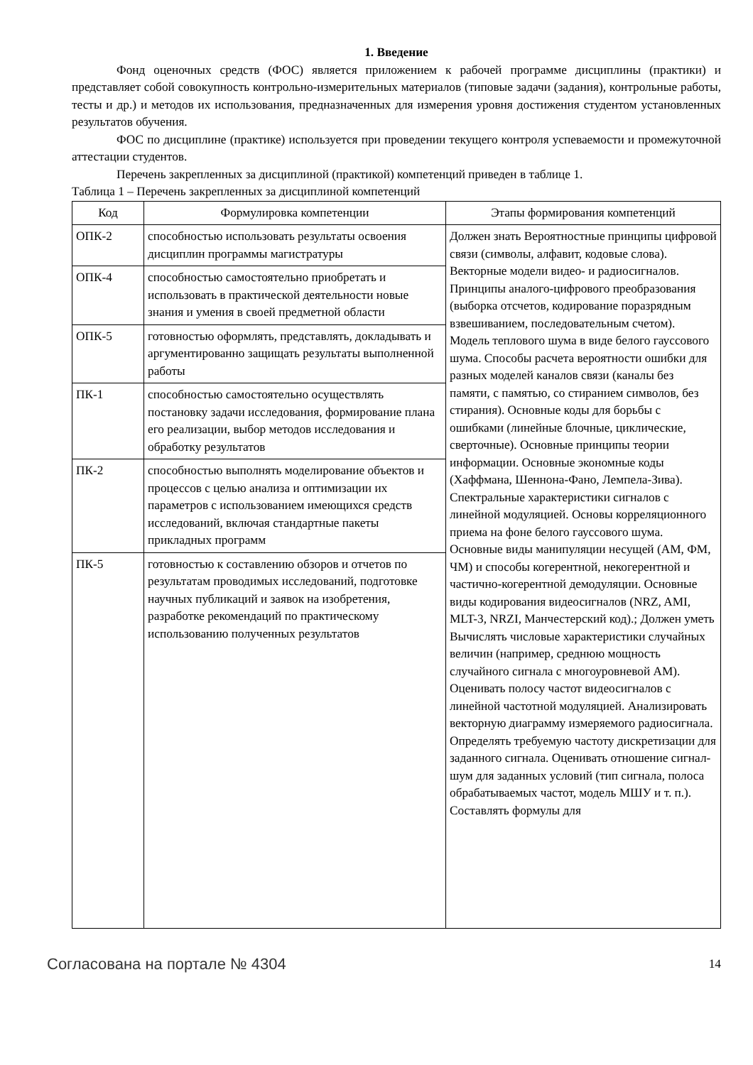1. Введение
Фонд оценочных средств (ФОС) является приложением к рабочей программе дисциплины (практики) и представляет собой совокупность контрольно-измерительных материалов (типовые задачи (задания), контрольные работы, тесты и др.) и методов их использования, предназначенных для измерения уровня достижения студентом установленных результатов обучения.
ФОС по дисциплине (практике) используется при проведении текущего контроля успеваемости и промежуточной аттестации студентов.
Перечень закрепленных за дисциплиной (практикой) компетенций приведен в таблице 1.
Таблица 1 – Перечень закрепленных за дисциплиной компетенций
| Код | Формулировка компетенции | Этапы формирования компетенций |
| --- | --- | --- |
| ОПК-2 | способностью использовать результаты освоения дисциплин программы магистратуры | Должен знать Вероятностные принципы цифровой связи (символы, алфавит, кодовые слова). Векторные модели видео- и радиосигналов. Принципы аналого-цифрового преобразования (выборка отсчетов, кодирование поразрядным взвешиванием, последовательным счетом). Модель теплового шума в виде белого гауссового шума. Способы расчета вероятности ошибки для разных моделей каналов связи (каналы без памяти, с памятью, со стиранием символов, без стирания). Основные коды для борьбы с ошибками (линейные блочные, циклические, сверточные). Основные принципы теории информации. Основные экономные коды (Хаффмана, Шеннона-Фано, Лемпела-Зива). Спектральные характеристики сигналов с линейной модуляцией. Основы корреляционного приема на фоне белого гауссового шума. Основные виды манипуляции несущей (АМ, ФМ, ЧМ) и способы когерентной, некогерентной и частично-когерентной демодуляции. Основные виды кодирования видеосигналов (NRZ, AMI, MLT-3, NRZI, Манчестерский код).; Должен уметь Вычислять числовые характеристики случайных величин (например, среднюю мощность случайного сигнала с многоуровневой АМ). Оценивать полосу частот видеосигналов с линейной частотной модуляцией. Анализировать векторную диаграмму измеряемого радиосигнала. Определять требуемую частоту дискретизации для заданного сигнала. Оценивать отношение сигнал-шум для заданных условий (тип сигнала, полоса обрабатываемых частот, модель МШУ и т. п.). Составлять формулы для |
| ОПК-4 | способностью самостоятельно приобретать и использовать в практической деятельности новые знания и умения в своей предметной области | |
| ОПК-5 | готовностью оформлять, представлять, докладывать и аргументированно защищать результаты выполненной работы | |
| ПК-1 | способностью самостоятельно осуществлять постановку задачи исследования, формирование плана его реализации, выбор методов исследования и обработку результатов | |
| ПК-2 | способностью выполнять моделирование объектов и процессов с целью анализа и оптимизации их параметров с использованием имеющихся средств исследований, включая стандартные пакеты прикладных программ | |
| ПК-5 | готовностью к составлению обзоров и отчетов по результатам проводимых исследований, подготовке научных публикаций и заявок на изобретения, разработке рекомендаций по практическому использованию полученных результатов | |
Согласована на портале № 4304 14